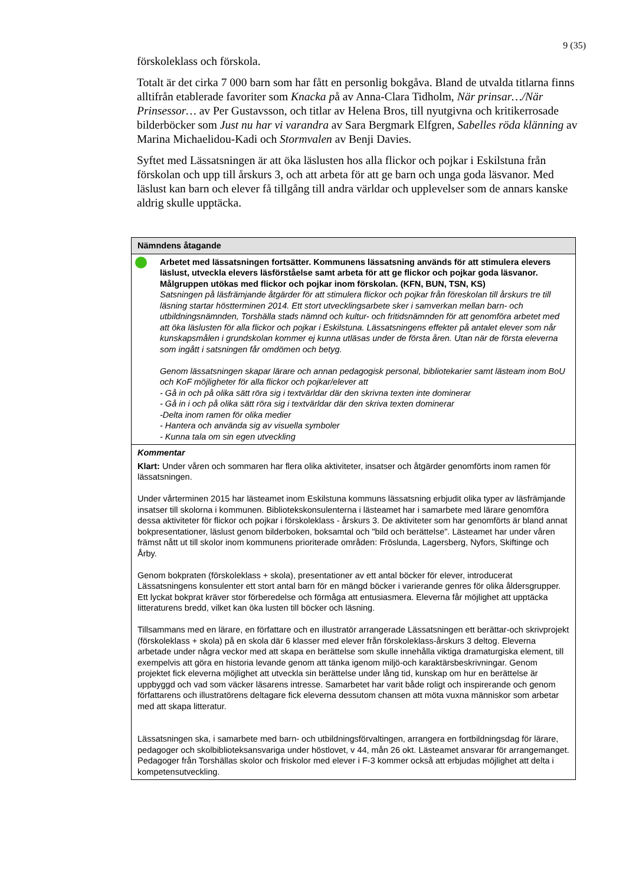9 (35)
förskoleklass och förskola.
Totalt är det cirka 7 000 barn som har fått en personlig bokgåva. Bland de utvalda titlarna finns alltifrån etablerade favoriter som Knacka på av Anna-Clara Tidholm, När prinsar…/När Prinsessor… av Per Gustavsson, och titlar av Helena Bros, till nyutgivna och kritikerrosade bilderböcker som Just nu har vi varandra av Sara Bergmark Elfgren, Sabelles röda klänning av Marina Michaelidou-Kadi och Stormvalen av Benji Davies.
Syftet med Lässatsningen är att öka läslusten hos alla flickor och pojkar i Eskilstuna från förskolan och upp till årskurs 3, och att arbeta för att ge barn och unga goda läsvanor. Med läslust kan barn och elever få tillgång till andra världar och upplevelser som de annars kanske aldrig skulle upptäcka.
| Nämndens åtagande |
| --- |
| Arbetet med lässatsningen fortsätter. Kommunens lässatsning används för att stimulera elevers läslust, utveckla elevers läsförståelse samt arbeta för att ge flickor och pojkar goda läsvanor. Målgruppen utökas med flickor och pojkar inom förskolan. (KFN, BUN, TSN, KS) Satsningen på läsfrämjande åtgärder för att stimulera flickor och pojkar från föreskolan till årskurs tre till läsning startar höstterminen 2014. Ett stort utvecklingsarbete sker i samverkan mellan barn- och utbildningsnämnden, Torshälla stads nämnd och kultur- och fritidsnämnden för att genomföra arbetet med att öka läslusten för alla flickor och pojkar i Eskilstuna. Lässatsningens effekter på antalet elever som når kunskapsmålen i grundskolan kommer ej kunna utläsas under de första åren. Utan när de första eleverna som ingått i satsningen får omdömen och betyg. Genom lässatsningen skapar lärare och annan pedagogisk personal, bibliotekarier samt lästeam inom BoU och KoF möjligheter för alla flickor och pojkar/elever att - Gå in och på olika sätt röra sig i textvärldar där den skrivna texten inte dominerar - Gå in i och på olika sätt röra sig i textvärldar där den skriva texten dominerar -Delta inom ramen för olika medier - Hantera och använda sig av visuella symboler - Kunna tala om sin egen utveckling |
| Kommentar Klart: Under våren och sommaren har flera olika aktiviteter, insatser och åtgärder genomförts inom ramen för lässatsningen. Under vårterminen 2015 har lästeamet inom Eskilstuna kommuns lässatsning erbjudit olika typer av läsfrämjande insatser till skolorna i kommunen. Bibliotekskonsulenterna i lästeamet har i samarbete med lärare genomföra dessa aktiviteter för flickor och pojkar i förskoleklass - årskurs 3. De aktiviteter som har genomförts är bland annat bokpresentationer, läslust genom bilderboken, boksamtal och "bild och berättelse". Lästeamet har under våren främst nått ut till skolor inom kommunens prioriterade områden: Fröslunda, Lagersberg, Nyfors, Skiftinge och Årby. Genom bokpraten (förskoleklass + skola), presentationer av ett antal böcker för elever, introducerat Lässatsningens konsulenter ett stort antal barn för en mängd böcker i varierande genres för olika åldersgrupper. Ett lyckat bokprat kräver stor förberedelse och förmåga att entusiasmera. Eleverna får möjlighet att upptäcka litteraturens bredd, vilket kan öka lusten till böcker och läsning. Tillsammans med en lärare, en författare och en illustratör arrangerade Lässatsningen ett berättar-och skrivprojekt (förskoleklass + skola) på en skola där 6 klasser med elever från förskoleklass-årskurs 3 deltog. Eleverna arbetade under några veckor med att skapa en berättelse som skulle innehålla viktiga dramaturgiska element, till exempelvis att göra en historia levande genom att tänka igenom miljö-och karaktärsbeskrivningar. Genom projektet fick eleverna möjlighet att utveckla sin berättelse under lång tid, kunskap om hur en berättelse är uppbyggd och vad som väcker läsarens intresse. Samarbetet har varit både roligt och inspirerande och genom författarens och illustratörens deltagare fick eleverna dessutom chansen att möta vuxna människor som arbetar med att skapa litteratur. Lässatsningen ska, i samarbete med barn- och utbildningsförvaltingen, arrangera en fortbildningsdag för lärare, pedagoger och skolbiblioteksansvariga under höstlovet, v 44, mån 26 okt. Lästeamet ansvarar för arrangemanget. Pedagoger från Torshällas skolor och friskolor med elever i F-3 kommer också att erbjudas möjlighet att delta i kompetensutveckling. |